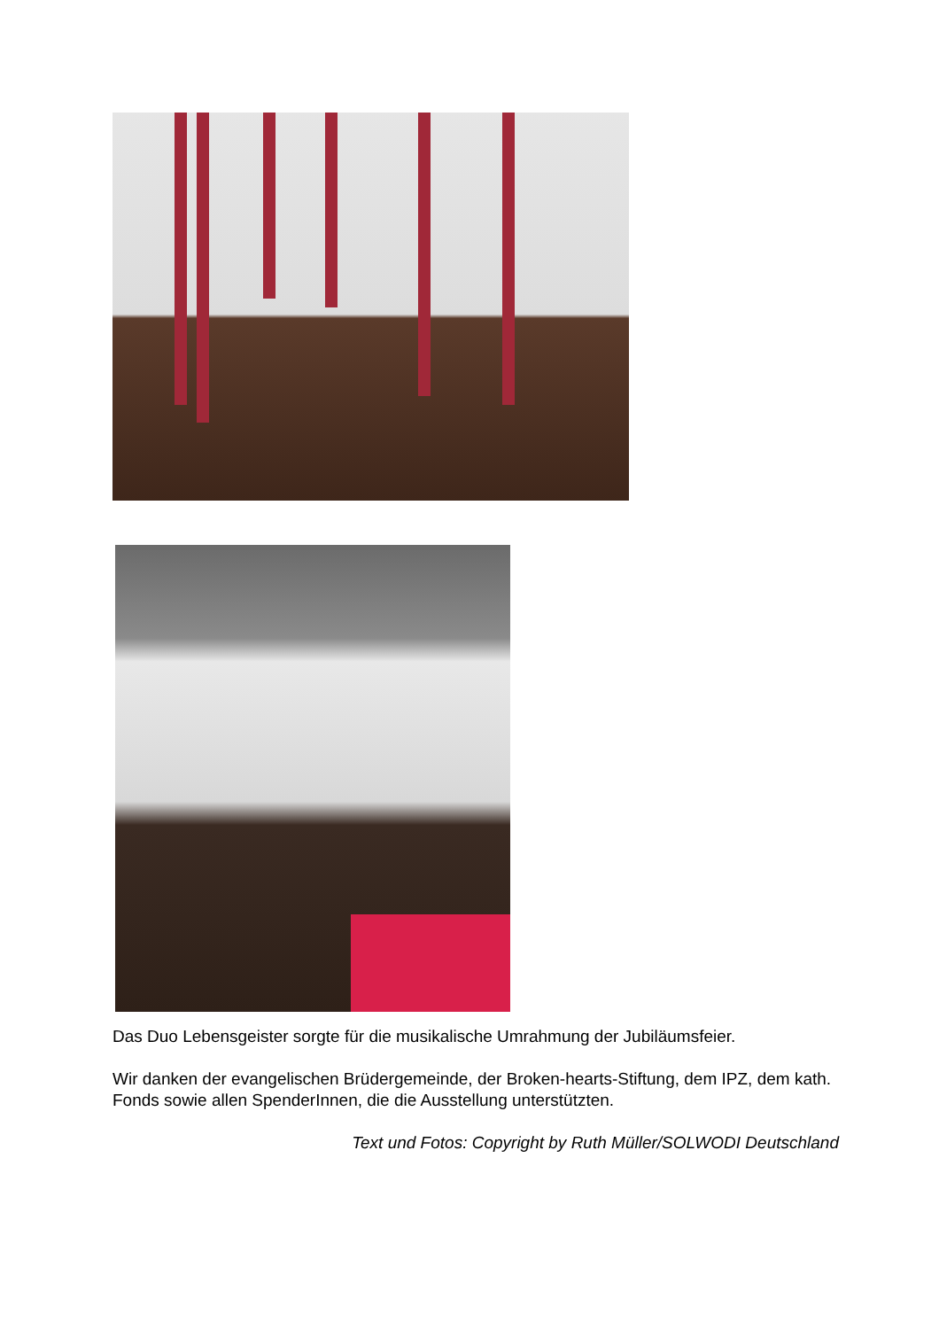Das Duo Lebensgeister sorgte für die musikalische Umrahmung der Jubiläumsfeier.
Wir danken der evangelischen Brüdergemeinde, der Broken-hearts-Stiftung, dem IPZ, dem kath. Fonds sowie allen SpenderInnen, die die Ausstellung unterstützten.
Text und Fotos: Copyright by Ruth Müller/SOLWODI Deutschland